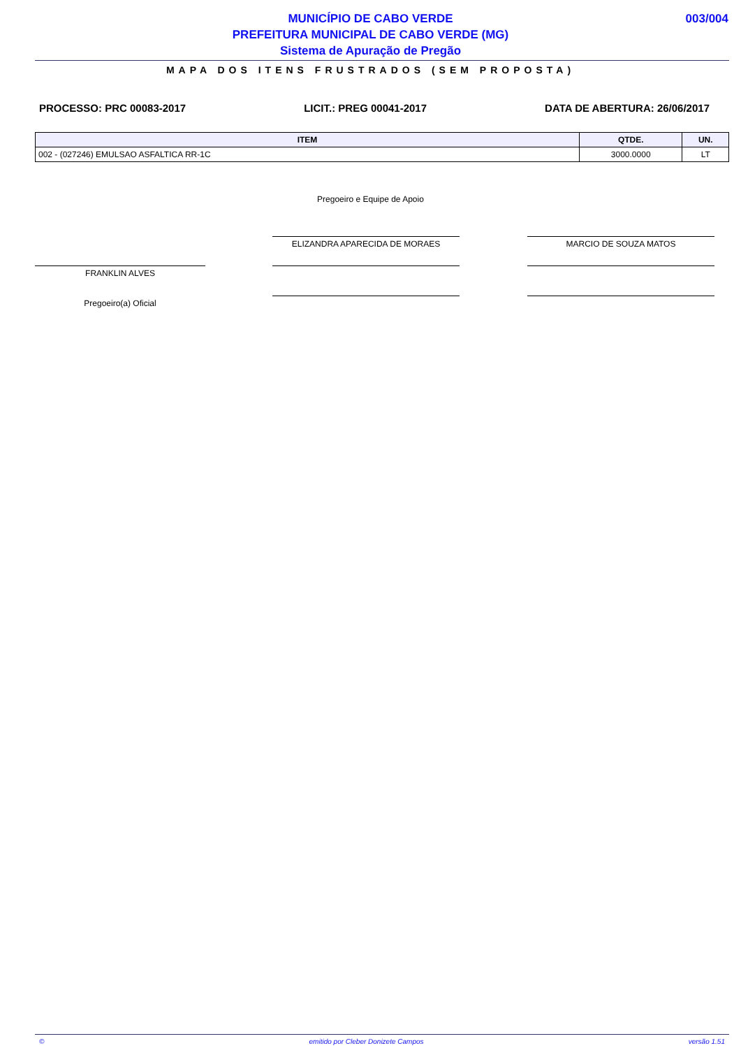MUNICÍPIO DE CABO VERDE
PREFEITURA MUNICIPAL DE CABO VERDE (MG)
Sistema de Apuração de Pregão
003/004
MAPA DOS ITENS FRUSTRADOS (SEM PROPOSTA)
PROCESSO: PRC 00083-2017 LICIT.: PREG 00041-2017 DATA DE ABERTURA: 26/06/2017
| ITEM | QTDE. | UN. |
| --- | --- | --- |
| 002 - (027246) EMULSAO ASFALTICA RR-1C | 3000.0000 | LT |
Pregoeiro e Equipe de Apoio
ELIZANDRA APARECIDA DE MORAES MARCIO DE SOUZA MATOS
FRANKLIN ALVES
Pregoeiro(a) Oficial
© emitido por Cleber Donizete Campos versão 1.51